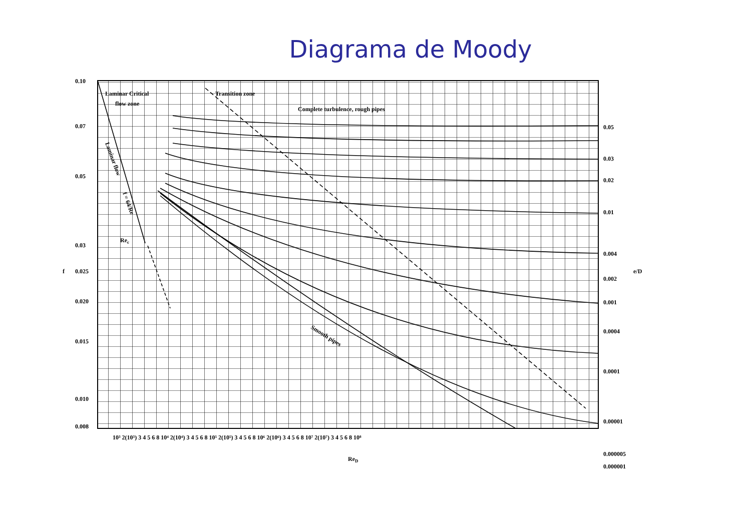Diagrama de Moody
0.10
0.07
0.05
0.03
f
0.025
0.020
0.015
0.010
0.008
Laminar Critical
flow zone
Transition zone
Complete turbulence, rough pipes
Rec
Smooth pipes
Laminar flow
f = 64/Re
0.05
0.03
0.02
0.01
0.004
0.002
0.001
0.0004
0.0001
0.00001
0.000005
0.000001
e/D
10³ 2(10³) 3 4 5 6 8 10⁴ 2(10⁴) 3 4 5 6 8 10⁵ 2(10⁵) 3 4 5 6 8 10⁶ 2(10⁶) 3 4 5 6 8 10⁷ 2(10⁷) 3 4 5 6 8 10⁸
ReD